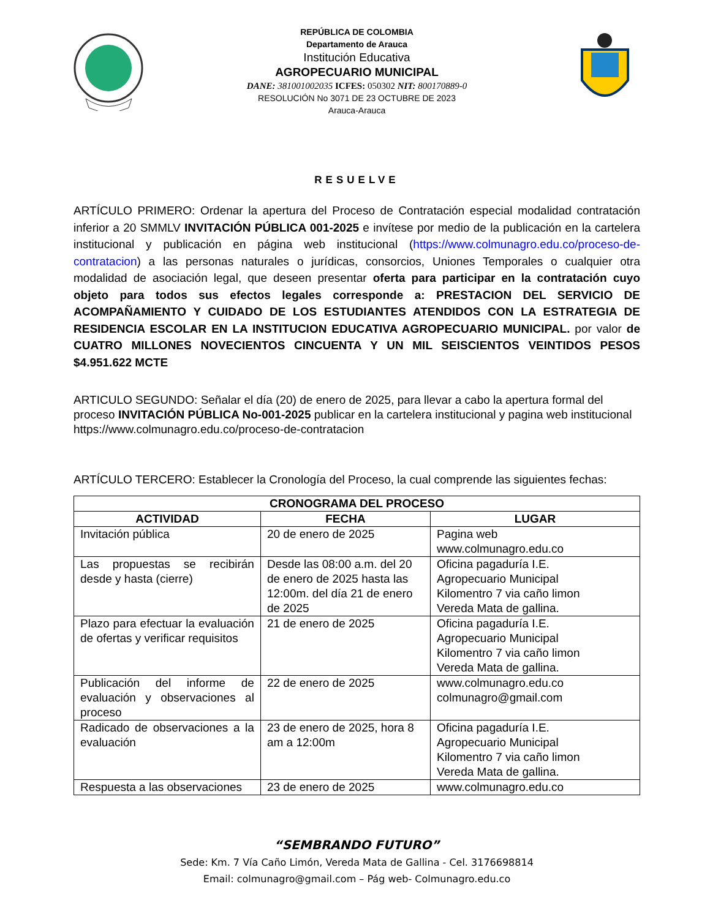REPÚBLICA DE COLOMBIA
Departamento de Arauca
Institución Educativa
AGROPECUARIO MUNICIPAL
DANE: 381001002035 ICFES: 050302 NIT: 800170889-0
RESOLUCIÓN No 3071 DE 23 OCTUBRE DE 2023
Arauca-Arauca
RESUELVE
ARTÍCULO PRIMERO: Ordenar la apertura del Proceso de Contratación especial modalidad contratación inferior a 20 SMMLV INVITACIÓN PÚBLICA 001-2025 e invítese por medio de la publicación en la cartelera institucional y publicación en página web institucional (https://www.colmunagro.edu.co/proceso-de-contratacion) a las personas naturales o jurídicas, consorcios, Uniones Temporales o cualquier otra modalidad de asociación legal, que deseen presentar oferta para participar en la contratación cuyo objeto para todos sus efectos legales corresponde a: PRESTACION DEL SERVICIO DE ACOMPAÑAMIENTO Y CUIDADO DE LOS ESTUDIANTES ATENDIDOS CON LA ESTRATEGIA DE RESIDENCIA ESCOLAR EN LA INSTITUCION EDUCATIVA AGROPECUARIO MUNICIPAL. por valor de CUATRO MILLONES NOVECIENTOS CINCUENTA Y UN MIL SEISCIENTOS VEINTIDOS PESOS $4.951.622 MCTE
ARTICULO SEGUNDO: Señalar el día (20) de enero de 2025, para llevar a cabo la apertura formal del proceso INVITACIÓN PÚBLICA No-001-2025 publicar en la cartelera institucional y pagina web institucional https://www.colmunagro.edu.co/proceso-de-contratacion
ARTÍCULO TERCERO: Establecer la Cronología del Proceso, la cual comprende las siguientes fechas:
| CRONOGRAMA DEL PROCESO | | |
| --- | --- | --- |
| ACTIVIDAD | FECHA | LUGAR |
| Invitación pública | 20 de enero de 2025 | Pagina web www.colmunagro.edu.co |
| Las propuestas se recibirán desde y hasta (cierre) | Desde las 08:00 a.m. del 20 de enero de 2025 hasta las 12:00m. del día 21 de enero de 2025 | Oficina pagaduría I.E. Agropecuario Municipal Kilomentro 7 via caño limon Vereda Mata de gallina. |
| Plazo para efectuar la evaluación de ofertas y verificar requisitos | 21 de enero de 2025 | Oficina pagaduría I.E. Agropecuario Municipal Kilomentro 7 via caño limon Vereda Mata de gallina. |
| Publicación del informe de evaluación y observaciones al proceso | 22 de enero de 2025 | www.colmunagro.edu.co colmunagro@gmail.com |
| Radicado de observaciones a la evaluación | 23 de enero de 2025, hora 8 am a 12:00m | Oficina pagaduría I.E. Agropecuario Municipal Kilomentro 7 via caño limon Vereda Mata de gallina. |
| Respuesta a las observaciones | 23 de enero de 2025 | www.colmunagro.edu.co |
“SEMBRANDO FUTURO”
Sede: Km. 7 Vía Caño Limón, Vereda Mata de Gallina - Cel. 3176698814
Email: colmunagro@gmail.com – Pág web- Colmunagro.edu.co